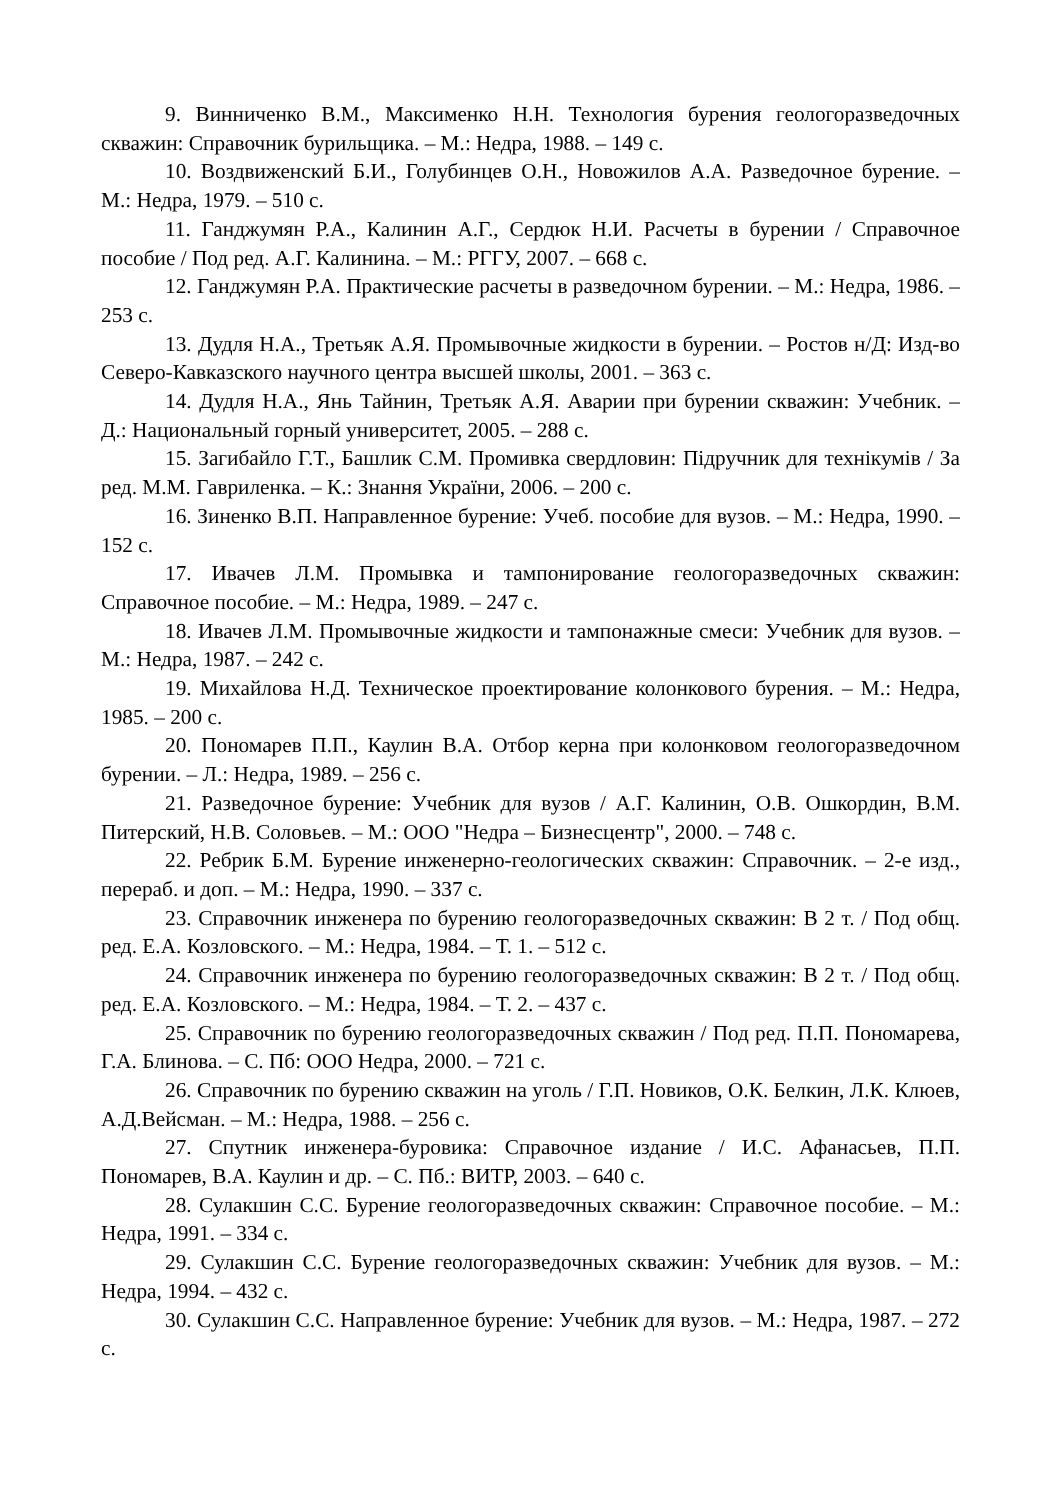9. Винниченко В.М., Максименко Н.Н. Технология бурения геологоразведочных скважин: Справочник бурильщика. – М.: Недра, 1988. – 149 с.
10. Воздвиженский Б.И., Голубинцев О.Н., Новожилов А.А. Разведочное бурение. – М.: Недра, 1979. – 510 с.
11. Ганджумян Р.А., Калинин А.Г., Сердюк Н.И. Расчеты в бурении / Справочное пособие / Под ред. А.Г. Калинина. – М.: РГГУ, 2007. – 668 с.
12. Ганджумян Р.А. Практические расчеты в разведочном бурении. – М.: Недра, 1986. – 253 с.
13. Дудля Н.А., Третьяк А.Я. Промывочные жидкости в бурении. – Ростов н/Д: Изд-во Северо-Кавказского научного центра высшей школы, 2001. – 363 с.
14. Дудля Н.А., Янь Тайнин, Третьяк А.Я. Аварии при бурении скважин: Учебник. – Д.: Национальный горный университет, 2005. – 288 с.
15. Загибайло Г.Т., Башлик С.М. Промивка свердловин: Підручник для технікумів / За ред. М.М. Гавриленка. – К.: Знання України, 2006. – 200 с.
16. Зиненко В.П. Направленное бурение: Учеб. пособие для вузов. – М.: Недра, 1990. – 152 с.
17. Ивачев Л.М. Промывка и тампонирование геологоразведочных скважин: Справочное пособие. – М.: Недра, 1989. – 247 с.
18. Ивачев Л.М. Промывочные жидкости и тампонажные смеси: Учебник для вузов. – М.: Недра, 1987. – 242 с.
19. Михайлова Н.Д. Техническое проектирование колонкового бурения. – М.: Недра, 1985. – 200 с.
20. Пономарев П.П., Каулин В.А. Отбор керна при колонковом геологоразведочном бурении. – Л.: Недра, 1989. – 256 с.
21. Разведочное бурение: Учебник для вузов / А.Г. Калинин, О.В. Ошкордин, В.М. Питерский, Н.В. Соловьев. – М.: ООО "Недра – Бизнесцентр", 2000. – 748 с.
22. Ребрик Б.М. Бурение инженерно-геологических скважин: Справочник. – 2-е изд., перераб. и доп. – М.: Недра, 1990. – 337 с.
23. Справочник инженера по бурению геологоразведочных скважин: В 2 т. / Под общ. ред. Е.А. Козловского. – М.: Недра, 1984. – Т. 1. – 512 с.
24. Справочник инженера по бурению геологоразведочных скважин: В 2 т. / Под общ. ред. Е.А. Козловского. – М.: Недра, 1984. – Т. 2. – 437 с.
25. Справочник по бурению геологоразведочных скважин / Под ред. П.П. Пономарева, Г.А. Блинова. – С. Пб: ООО Недра, 2000. – 721 с.
26. Справочник по бурению скважин на уголь / Г.П. Новиков, О.К. Белкин, Л.К. Клюев, А.Д.Вейсман. – М.: Недра, 1988. – 256 с.
27. Спутник инженера-буровика: Справочное издание / И.С. Афанасьев, П.П. Пономарев, В.А. Каулин и др. – С. Пб.: ВИТР, 2003. – 640 с.
28. Сулакшин С.С. Бурение геологоразведочных скважин: Справочное пособие. – М.: Недра, 1991. – 334 с.
29. Сулакшин С.С. Бурение геологоразведочных скважин: Учебник для вузов. – М.: Недра, 1994. – 432 с.
30. Сулакшин С.С. Направленное бурение: Учебник для вузов. – М.: Недра, 1987. – 272 с.